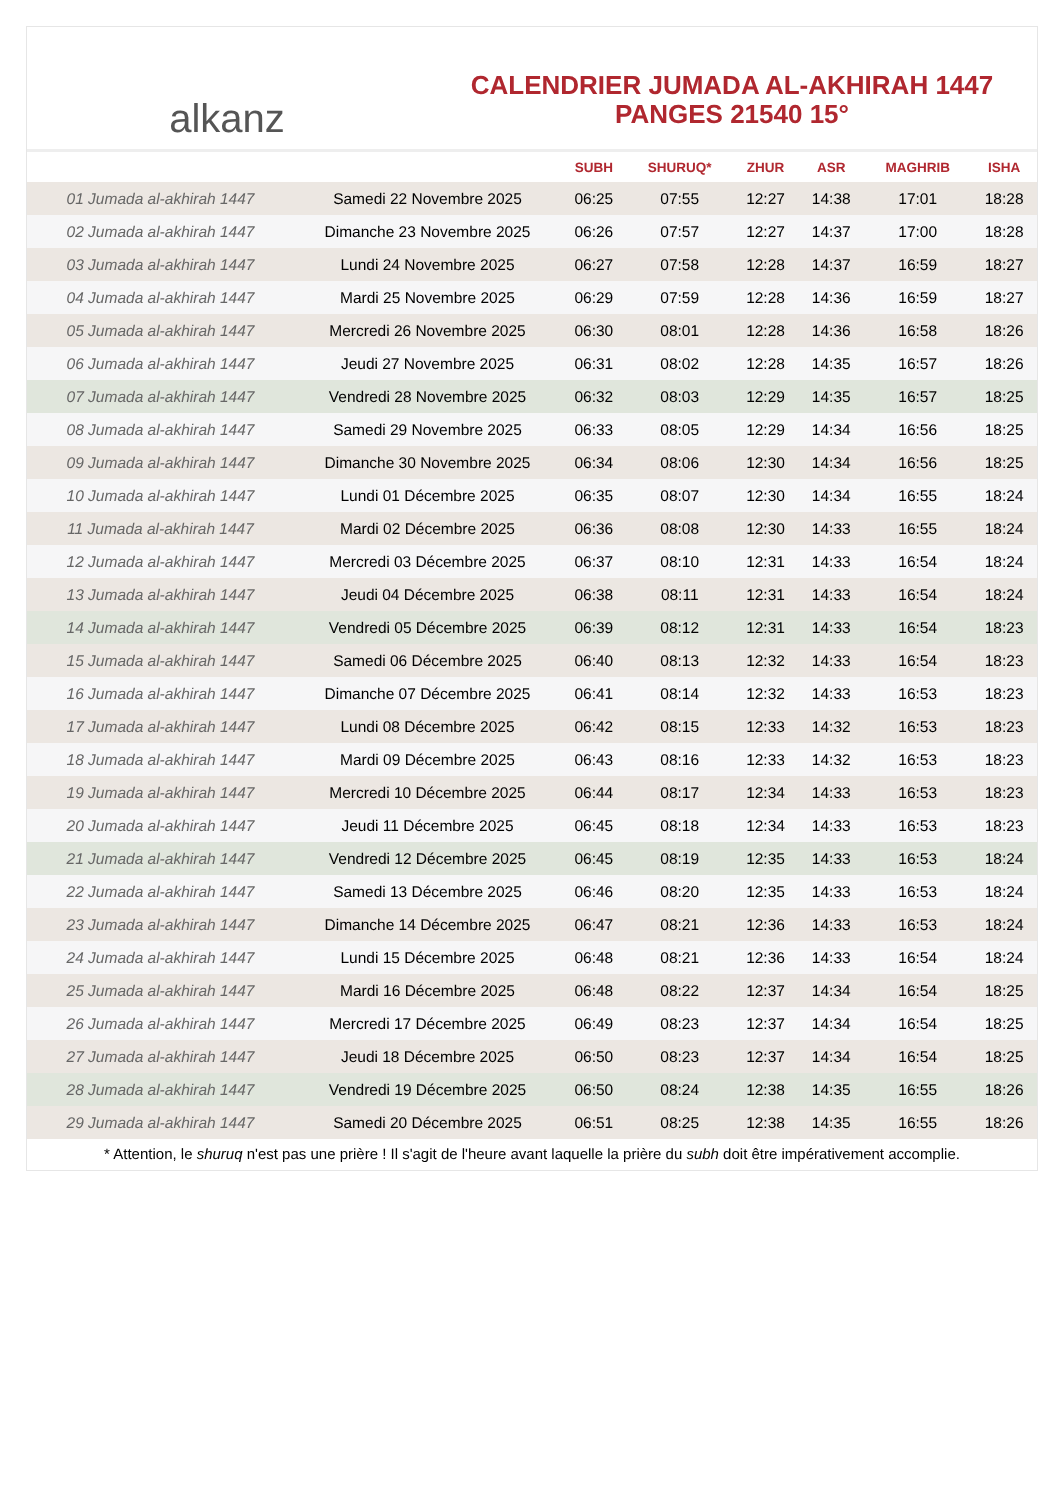alkanz
CALENDRIER JUMADA AL-AKHIRAH 1447
PANGES 21540 15°
| | | SUBH | SHURUQ* | ZHUR | ASR | MAGHRIB | ISHA |
| --- | --- | --- | --- | --- | --- | --- | --- |
| 01 Jumada al-akhirah 1447 | Samedi 22 Novembre 2025 | 06:25 | 07:55 | 12:27 | 14:38 | 17:01 | 18:28 |
| 02 Jumada al-akhirah 1447 | Dimanche 23 Novembre 2025 | 06:26 | 07:57 | 12:27 | 14:37 | 17:00 | 18:28 |
| 03 Jumada al-akhirah 1447 | Lundi 24 Novembre 2025 | 06:27 | 07:58 | 12:28 | 14:37 | 16:59 | 18:27 |
| 04 Jumada al-akhirah 1447 | Mardi 25 Novembre 2025 | 06:29 | 07:59 | 12:28 | 14:36 | 16:59 | 18:27 |
| 05 Jumada al-akhirah 1447 | Mercredi 26 Novembre 2025 | 06:30 | 08:01 | 12:28 | 14:36 | 16:58 | 18:26 |
| 06 Jumada al-akhirah 1447 | Jeudi 27 Novembre 2025 | 06:31 | 08:02 | 12:28 | 14:35 | 16:57 | 18:26 |
| 07 Jumada al-akhirah 1447 | Vendredi 28 Novembre 2025 | 06:32 | 08:03 | 12:29 | 14:35 | 16:57 | 18:25 |
| 08 Jumada al-akhirah 1447 | Samedi 29 Novembre 2025 | 06:33 | 08:05 | 12:29 | 14:34 | 16:56 | 18:25 |
| 09 Jumada al-akhirah 1447 | Dimanche 30 Novembre 2025 | 06:34 | 08:06 | 12:30 | 14:34 | 16:56 | 18:25 |
| 10 Jumada al-akhirah 1447 | Lundi 01 Décembre 2025 | 06:35 | 08:07 | 12:30 | 14:34 | 16:55 | 18:24 |
| 11 Jumada al-akhirah 1447 | Mardi 02 Décembre 2025 | 06:36 | 08:08 | 12:30 | 14:33 | 16:55 | 18:24 |
| 12 Jumada al-akhirah 1447 | Mercredi 03 Décembre 2025 | 06:37 | 08:10 | 12:31 | 14:33 | 16:54 | 18:24 |
| 13 Jumada al-akhirah 1447 | Jeudi 04 Décembre 2025 | 06:38 | 08:11 | 12:31 | 14:33 | 16:54 | 18:24 |
| 14 Jumada al-akhirah 1447 | Vendredi 05 Décembre 2025 | 06:39 | 08:12 | 12:31 | 14:33 | 16:54 | 18:23 |
| 15 Jumada al-akhirah 1447 | Samedi 06 Décembre 2025 | 06:40 | 08:13 | 12:32 | 14:33 | 16:54 | 18:23 |
| 16 Jumada al-akhirah 1447 | Dimanche 07 Décembre 2025 | 06:41 | 08:14 | 12:32 | 14:33 | 16:53 | 18:23 |
| 17 Jumada al-akhirah 1447 | Lundi 08 Décembre 2025 | 06:42 | 08:15 | 12:33 | 14:32 | 16:53 | 18:23 |
| 18 Jumada al-akhirah 1447 | Mardi 09 Décembre 2025 | 06:43 | 08:16 | 12:33 | 14:32 | 16:53 | 18:23 |
| 19 Jumada al-akhirah 1447 | Mercredi 10 Décembre 2025 | 06:44 | 08:17 | 12:34 | 14:33 | 16:53 | 18:23 |
| 20 Jumada al-akhirah 1447 | Jeudi 11 Décembre 2025 | 06:45 | 08:18 | 12:34 | 14:33 | 16:53 | 18:23 |
| 21 Jumada al-akhirah 1447 | Vendredi 12 Décembre 2025 | 06:45 | 08:19 | 12:35 | 14:33 | 16:53 | 18:24 |
| 22 Jumada al-akhirah 1447 | Samedi 13 Décembre 2025 | 06:46 | 08:20 | 12:35 | 14:33 | 16:53 | 18:24 |
| 23 Jumada al-akhirah 1447 | Dimanche 14 Décembre 2025 | 06:47 | 08:21 | 12:36 | 14:33 | 16:53 | 18:24 |
| 24 Jumada al-akhirah 1447 | Lundi 15 Décembre 2025 | 06:48 | 08:21 | 12:36 | 14:33 | 16:54 | 18:24 |
| 25 Jumada al-akhirah 1447 | Mardi 16 Décembre 2025 | 06:48 | 08:22 | 12:37 | 14:34 | 16:54 | 18:25 |
| 26 Jumada al-akhirah 1447 | Mercredi 17 Décembre 2025 | 06:49 | 08:23 | 12:37 | 14:34 | 16:54 | 18:25 |
| 27 Jumada al-akhirah 1447 | Jeudi 18 Décembre 2025 | 06:50 | 08:23 | 12:37 | 14:34 | 16:54 | 18:25 |
| 28 Jumada al-akhirah 1447 | Vendredi 19 Décembre 2025 | 06:50 | 08:24 | 12:38 | 14:35 | 16:55 | 18:26 |
| 29 Jumada al-akhirah 1447 | Samedi 20 Décembre 2025 | 06:51 | 08:25 | 12:38 | 14:35 | 16:55 | 18:26 |
* Attention, le shuruq n'est pas une prière ! Il s'agit de l'heure avant laquelle la prière du subh doit être impérativement accomplie.